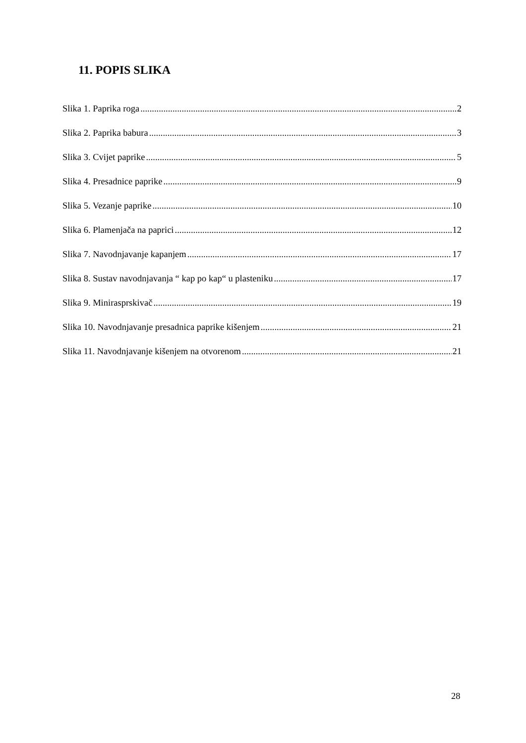11. POPIS SLIKA
Slika 1. Paprika roga 2
Slika 2. Paprika babura 3
Slika 3. Cvijet paprike 5
Slika 4. Presadnice paprike 9
Slika 5. Vezanje paprike 10
Slika 6. Plamenjača na paprici 12
Slika 7. Navodnjavanje kapanjem 17
Slika 8. Sustav navodnjavanja “ kap po kap“ u plasteniku 17
Slika 9. Minirasprskivač 19
Slika 10. Navodnjavanje presadnica paprike kišenjem 21
Slika 11. Navodnjavanje kišenjem na otvorenom 21
28